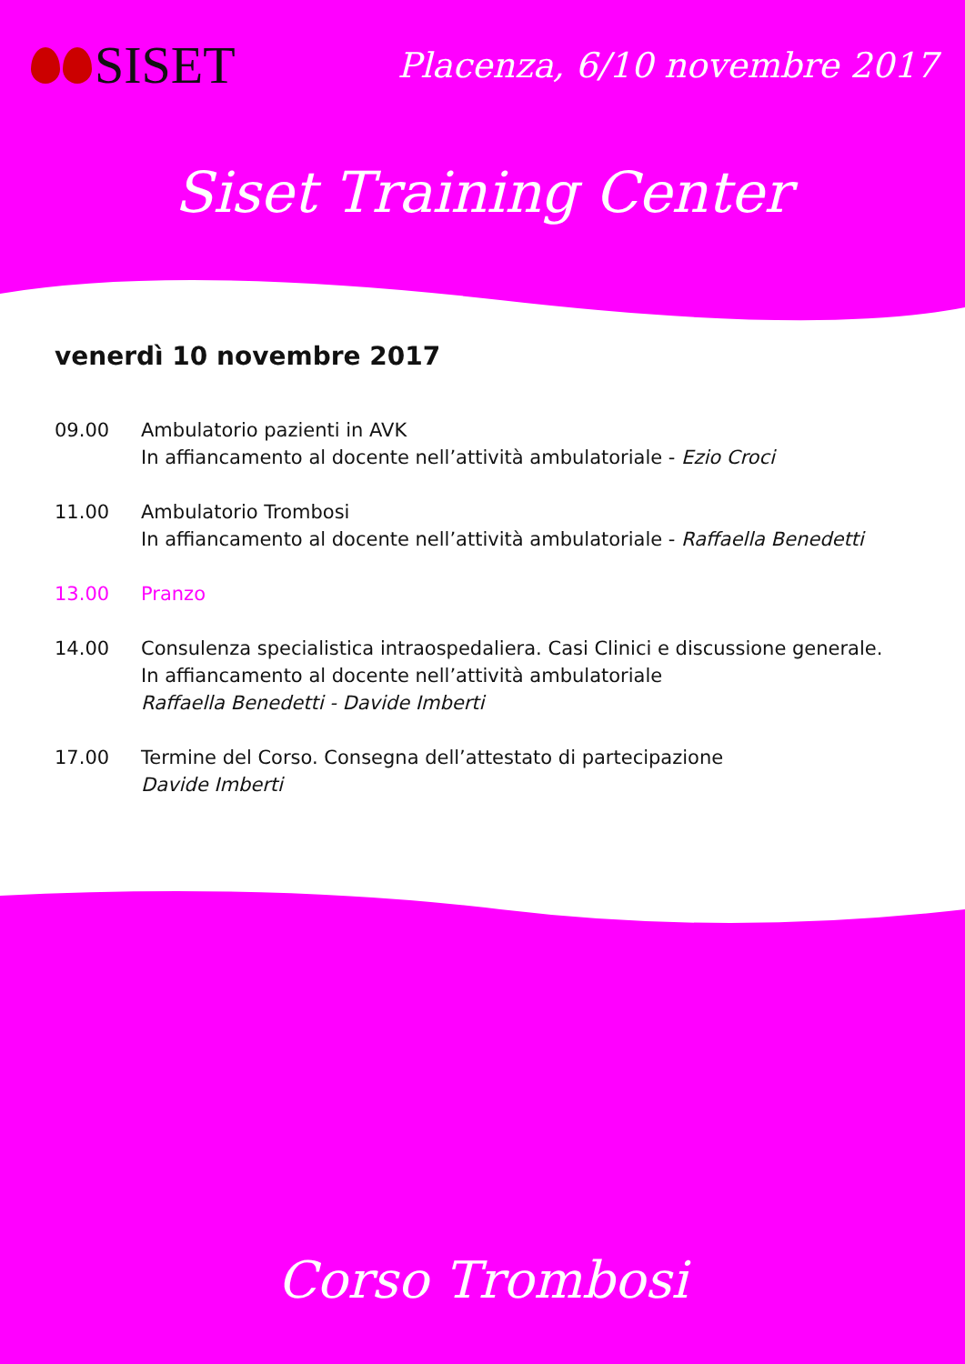SISET
Placenza, 6/10 novembre 2017
Siset Training Center
venerdì 10 novembre 2017
09.00 Ambulatorio pazienti in AVK
In affiancamento al docente nell’attività ambulatoriale - Ezio Croci
11.00 Ambulatorio Trombosi
In affiancamento al docente nell’attività ambulatoriale - Raffaella Benedetti
13.00 Pranzo
14.00 Consulenza specialistica intraospedaliera. Casi Clinici e discussione generale.
In affiancamento al docente nell’attività ambulatoriale
Raffaella Benedetti - Davide Imberti
17.00 Termine del Corso. Consegna dell’attestato di partecipazione
Davide Imberti
Corso Trombosi